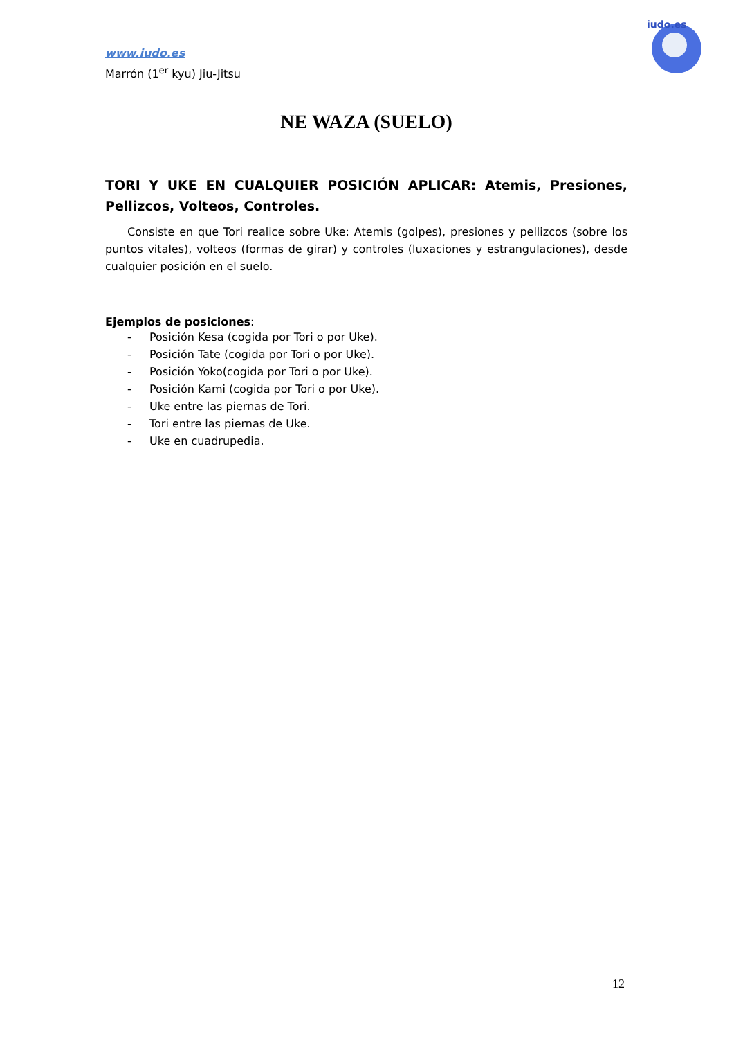www.iudo.es
Marrón (1<sup>er</sup> kyu) Jiu-Jitsu
iudo.es
NE WAZA (SUELO)
TORI Y UKE EN CUALQUIER POSICIÓN APLICAR: Atemis, Presiones, Pellizcos, Volteos, Controles.
Consiste en que Tori realice sobre Uke: Atemis (golpes), presiones y pellizcos (sobre los puntos vitales), volteos (formas de girar) y controles (luxaciones y estrangulaciones), desde cualquier posición en el suelo.
Ejemplos de posiciones:
- Posición Kesa (cogida por Tori o por Uke).
- Posición Tate (cogida por Tori o por Uke).
- Posición Yoko(cogida por Tori o por Uke).
- Posición Kami (cogida por Tori o por Uke).
- Uke entre las piernas de Tori.
- Tori entre las piernas de Uke.
- Uke en cuadrupedia.
12